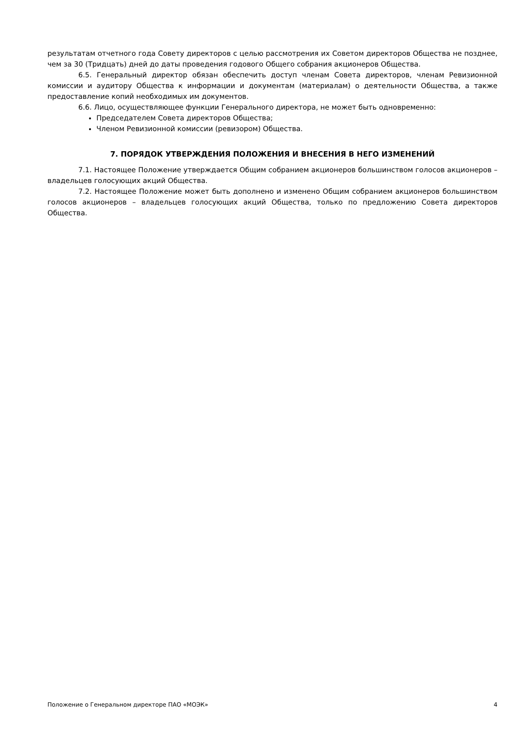результатам отчетного года Совету директоров с целью рассмотрения их Советом директоров Общества не позднее, чем за 30 (Тридцать) дней до даты проведения годового Общего собрания акционеров Общества.
6.5. Генеральный директор обязан обеспечить доступ членам Совета директоров, членам Ревизионной комиссии и аудитору Общества к информации и документам (материалам) о деятельности Общества, а также предоставление копий необходимых им документов.
6.6. Лицо, осуществляющее функции Генерального директора, не может быть одновременно:
Председателем Совета директоров Общества;
Членом Ревизионной комиссии (ревизором) Общества.
7. ПОРЯДОК УТВЕРЖДЕНИЯ ПОЛОЖЕНИЯ И ВНЕСЕНИЯ В НЕГО ИЗМЕНЕНИЙ
7.1. Настоящее Положение утверждается Общим собранием акционеров большинством голосов акционеров – владельцев голосующих акций Общества.
7.2. Настоящее Положение может быть дополнено и изменено Общим собранием акционеров большинством голосов акционеров – владельцев голосующих акций Общества, только по предложению Совета директоров Общества.
Положение о Генеральном директоре ПАО «МОЭК» 4